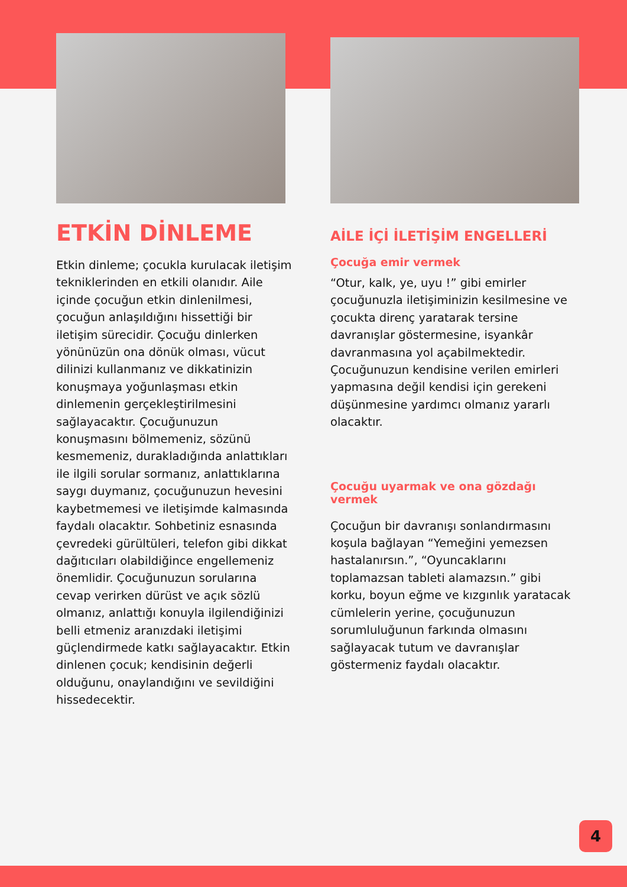ETKİN DİNLEME
Etkin dinleme; çocukla kurulacak iletişim tekniklerinden en etkili olanıdır. Aile içinde çocuğun etkin dinlenilmesi, çocuğun anlaşıldığını hissettiği bir iletişim sürecidir. Çocuğu dinlerken yönünüzün ona dönük olması, vücut dilinizi kullanmanız ve dikkatinizin konuşmaya yoğunlaşması etkin dinlemenin gerçekleştirilmesini sağlayacaktır. Çocuğunuzun konuşmasını bölmemeniz, sözünü kesmemeniz, durakladığında anlattıkları ile ilgili sorular sormanız, anlattıklarına saygı duymanız, çocuğunuzun hevesini kaybetmemesi ve iletişimde kalmasında faydalı olacaktır. Sohbetiniz esnasında çevredeki gürültüleri, telefon gibi dikkat dağıtıcıları olabildiğince engellemeniz önemlidir. Çocuğunuzun sorularına cevap verirken dürüst ve açık sözlü olmanız, anlattığı konuyla ilgilendiğinizi belli etmeniz aranızdaki iletişimi güçlendirmede katkı sağlayacaktır. Etkin dinlenen çocuk; kendisinin değerli olduğunu, onaylandığını ve sevildiğini hissedecektir.
AİLE İÇİ İLETİŞİM ENGELLERİ
Çocuğa emir vermek
“Otur, kalk, ye, uyu !” gibi emirler çocuğunuzla iletişiminizin kesilmesine ve çocukta direnç yaratarak tersine davranışlar göstermesine, isyankâr davranmasına yol açabilmektedir. Çocuğunuzun kendisine verilen emirleri yapmasına değil kendisi için gerekeni düşünmesine yardımcı olmanız yararlı olacaktır.
Çocuğu uyarmak ve ona gözdağı vermek
Çocuğun bir davranışı sonlandırmasını koşula bağlayan “Yemeğini yemezsen hastalanırsın.”, “Oyuncaklarını toplamazsan tableti alamazsın.” gibi korku, boyun eğme ve kızgınlık yaratacak cümlelerin yerine, çocuğunuzun sorumluluğunun farkında olmasını sağlayacak tutum ve davranışlar göstermeniz faydalı olacaktır.
4